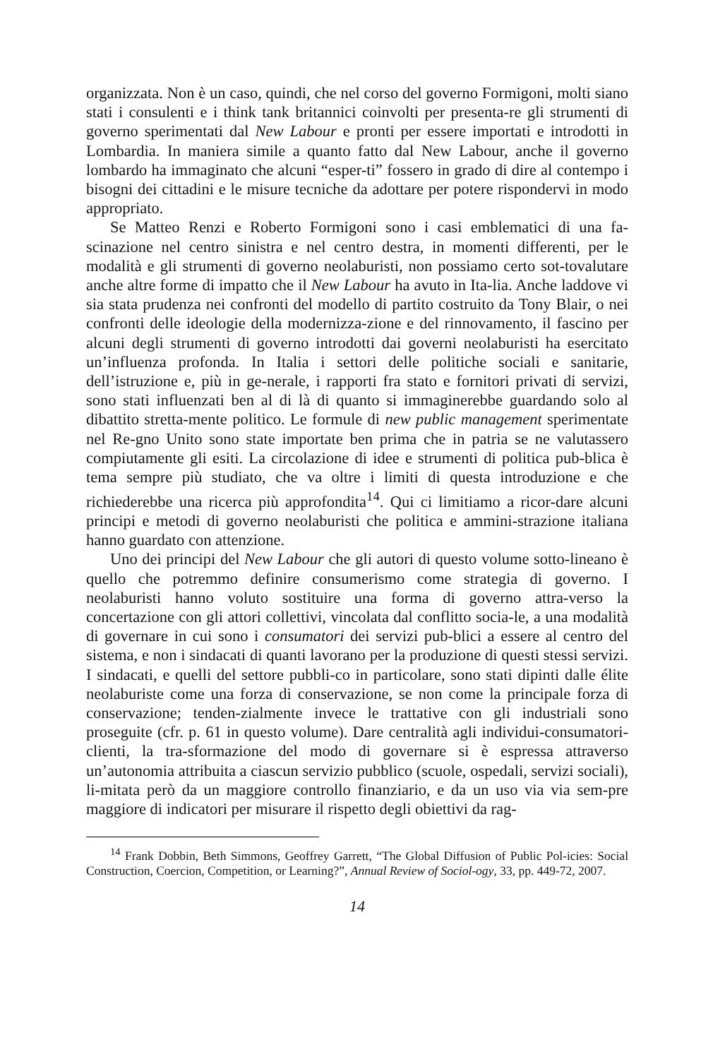organizzata. Non è un caso, quindi, che nel corso del governo Formigoni, molti siano stati i consulenti e i think tank britannici coinvolti per presenta-re gli strumenti di governo sperimentati dal New Labour e pronti per essere importati e introdotti in Lombardia. In maniera simile a quanto fatto dal New Labour, anche il governo lombardo ha immaginato che alcuni “esper-ti” fossero in grado di dire al contempo i bisogni dei cittadini e le misure tecniche da adottare per potere rispondervi in modo appropriato.
Se Matteo Renzi e Roberto Formigoni sono i casi emblematici di una fa-scinazione nel centro sinistra e nel centro destra, in momenti differenti, per le modalità e gli strumenti di governo neolaburisti, non possiamo certo sot-tovalutare anche altre forme di impatto che il New Labour ha avuto in Ita-lia. Anche laddove vi sia stata prudenza nei confronti del modello di partito costruito da Tony Blair, o nei confronti delle ideologie della modernizza-zione e del rinnovamento, il fascino per alcuni degli strumenti di governo introdotti dai governi neolaburisti ha esercitato un’influenza profonda. In Italia i settori delle politiche sociali e sanitarie, dell’istruzione e, più in ge-nerale, i rapporti fra stato e fornitori privati di servizi, sono stati influenzati ben al di là di quanto si immaginerebbe guardando solo al dibattito stretta-mente politico. Le formule di new public management sperimentate nel Re-gno Unito sono state importate ben prima che in patria se ne valutassero compiutamente gli esiti. La circolazione di idee e strumenti di politica pub-blica è tema sempre più studiato, che va oltre i limiti di questa introduzione e che richiederebbe una ricerca più approfondita<sup>14</sup>. Qui ci limitiamo a ricor-dare alcuni principi e metodi di governo neolaburisti che politica e ammini-strazione italiana hanno guardato con attenzione.
Uno dei principi del New Labour che gli autori di questo volume sotto-lineano è quello che potremmo definire consumerismo come strategia di governo. I neolaburisti hanno voluto sostituire una forma di governo attra-verso la concertazione con gli attori collettivi, vincolata dal conflitto socia-le, a una modalità di governare in cui sono i consumatori dei servizi pub-blici a essere al centro del sistema, e non i sindacati di quanti lavorano per la produzione di questi stessi servizi. I sindacati, e quelli del settore pubbli-co in particolare, sono stati dipinti dalle élite neolaburiste come una forza di conservazione, se non come la principale forza di conservazione; tenden-zialmente invece le trattative con gli industriali sono proseguite (cfr. p. 61 in questo volume). Dare centralità agli individui-consumatori-clienti, la tra-sformazione del modo di governare si è espressa attraverso un’autonomia attribuita a ciascun servizio pubblico (scuole, ospedali, servizi sociali), li-mitata però da un maggiore controllo finanziario, e da un uso via via sem-pre maggiore di indicatori per misurare il rispetto degli obiettivi da rag-
<sup>14</sup> Frank Dobbin, Beth Simmons, Geoffrey Garrett, “The Global Diffusion of Public Pol-icies: Social Construction, Coercion, Competition, or Learning?”, Annual Review of Sociol-ogy, 33, pp. 449-72, 2007.
14